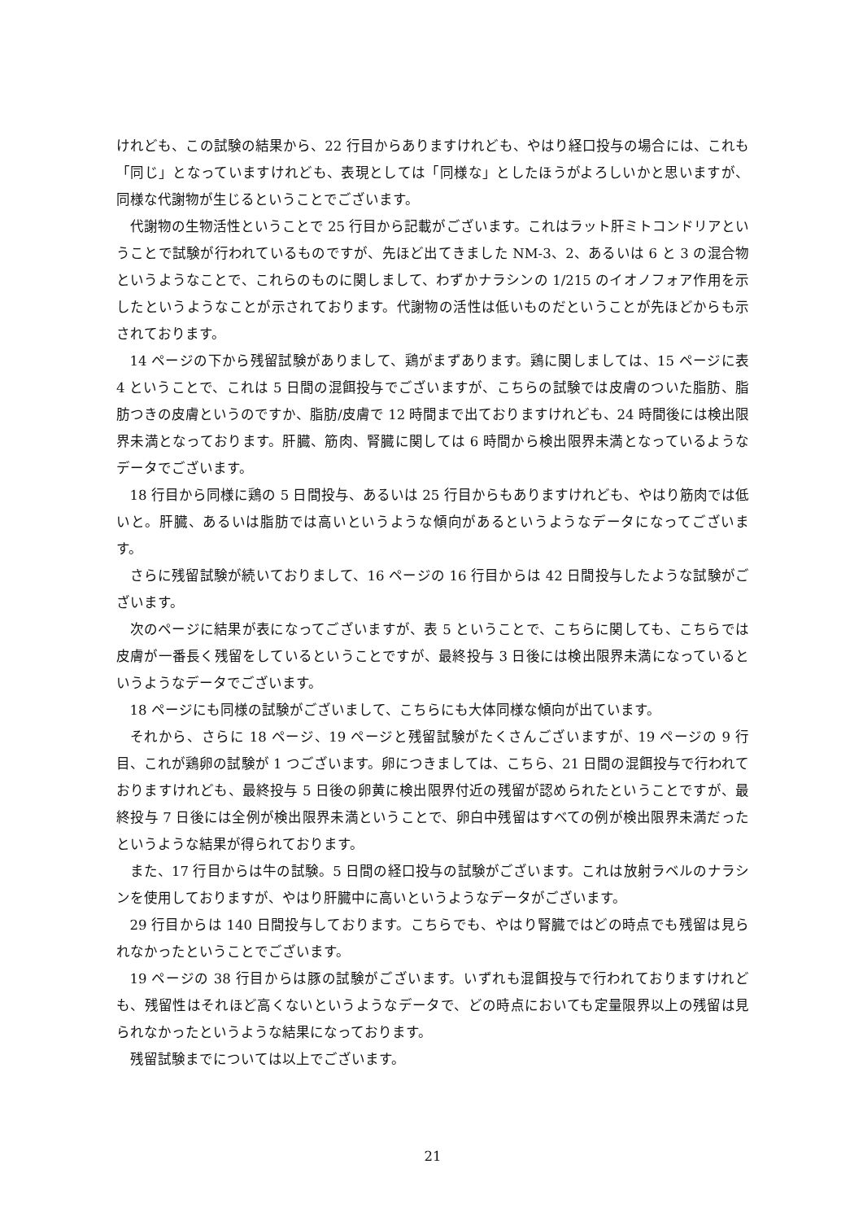けれども、この試験の結果から、22 行目からありますけれども、やはり経口投与の場合には、これも「同じ」となっていますけれども、表現としては「同様な」としたほうがよろしいかと思いますが、同様な代謝物が生じるということでございます。
代謝物の生物活性ということで 25 行目から記載がございます。これはラット肝ミトコンドリアということで試験が行われているものですが、先ほど出てきました NM-3、2、あるいは 6 と 3 の混合物というようなことで、これらのものに関しまして、わずかナラシンの 1/215 のイオノフォア作用を示したというようなことが示されております。代謝物の活性は低いものだということが先ほどからも示されております。
14 ページの下から残留試験がありまして、鶏がまずあります。鶏に関しましては、15 ページに表 4 ということで、これは 5 日間の混餌投与でございますが、こちらの試験では皮膚のついた脂肪、脂肪つきの皮膚というのですか、脂肪/皮膚で 12 時間まで出ておりますけれども、24 時間後には検出限界未満となっております。肝臓、筋肉、腎臓に関しては 6 時間から検出限界未満となっているようなデータでございます。
18 行目から同様に鶏の 5 日間投与、あるいは 25 行目からもありますけれども、やはり筋肉では低いと。肝臓、あるいは脂肪では高いというような傾向があるというようなデータになってございます。
さらに残留試験が続いておりまして、16 ページの 16 行目からは 42 日間投与したような試験がございます。
次のページに結果が表になってございますが、表 5 ということで、こちらに関しても、こちらでは皮膚が一番長く残留をしているということですが、最終投与 3 日後には検出限界未満になっているというようなデータでございます。
18 ページにも同様の試験がございまして、こちらにも大体同様な傾向が出ています。
それから、さらに 18 ページ、19 ページと残留試験がたくさんございますが、19 ページの 9 行目、これが鶏卵の試験が 1 つございます。卵につきましては、こちら、21 日間の混餌投与で行われておりますけれども、最終投与 5 日後の卵黄に検出限界付近の残留が認められたということですが、最終投与 7 日後には全例が検出限界未満ということで、卵白中残留はすべての例が検出限界未満だったというような結果が得られております。
また、17 行目からは牛の試験。5 日間の経口投与の試験がございます。これは放射ラベルのナラシンを使用しておりますが、やはり肝臓中に高いというようなデータがございます。
29 行目からは 140 日間投与しております。こちらでも、やはり腎臓ではどの時点でも残留は見られなかったということでございます。
19 ページの 38 行目からは豚の試験がございます。いずれも混餌投与で行われておりますけれども、残留性はそれほど高くないというようなデータで、どの時点においても定量限界以上の残留は見られなかったというような結果になっております。
残留試験までについては以上でございます。
21